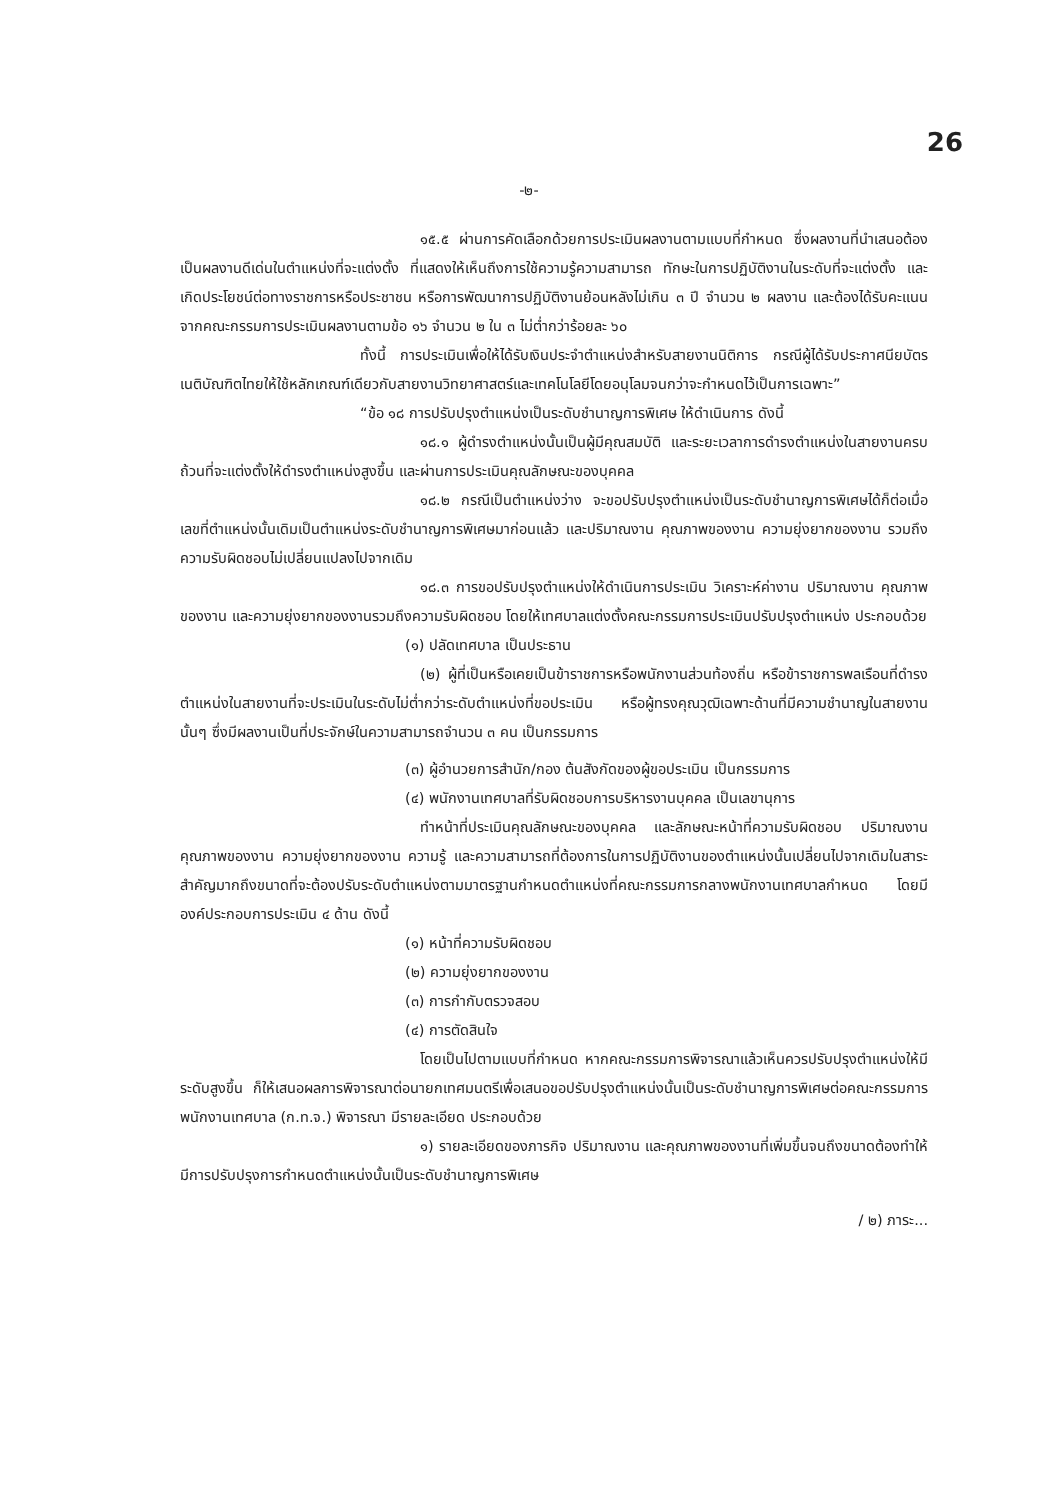26
-๒-
๑๕.๕ ผ่านการคัดเลือกด้วยการประเมินผลงานตามแบบที่กำหนด ซึ่งผลงานที่นำเสนอต้องเป็นผลงานดีเด่นในตำแหน่งที่จะแต่งตั้ง ที่แสดงให้เห็นถึงการใช้ความรู้ความสามารถ ทักษะในการปฏิบัติงานในระดับที่จะแต่งตั้ง และเกิดประโยชน์ต่อทางราชการหรือประชาชน หรือการพัฒนาการปฏิบัติงานย้อนหลังไม่เกิน ๓ ปี จำนวน ๒ ผลงาน และต้องได้รับคะแนนจากคณะกรรมการประเมินผลงานตามข้อ ๑๖ จำนวน ๒ ใน ๓ ไม่ต่ำกว่าร้อยละ ๖๐
ทั้งนี้ การประเมินเพื่อให้ได้รับเงินประจำตำแหน่งสำหรับสายงานนิติการ กรณีผู้ได้รับประกาศนียบัตรเนติบัณฑิตไทยให้ใช้หลักเกณฑ์เดียวกับสายงานวิทยาศาสตร์และเทคโนโลยีโดยอนุโลมจนกว่าจะกำหนดไว้เป็นการเฉพาะ”
“ข้อ ๑๘ การปรับปรุงตำแหน่งเป็นระดับชำนาญการพิเศษ ให้ดำเนินการ ดังนี้
๑๘.๑ ผู้ดำรงตำแหน่งนั้นเป็นผู้มีคุณสมบัติ และระยะเวลาการดำรงตำแหน่งในสายงานครบถ้วนที่จะแต่งตั้งให้ดำรงตำแหน่งสูงขึ้น และผ่านการประเมินคุณลักษณะของบุคคล
๑๘.๒ กรณีเป็นตำแหน่งว่าง จะขอปรับปรุงตำแหน่งเป็นระดับชำนาญการพิเศษได้ก็ต่อเมื่อเลขที่ตำแหน่งนั้นเดิมเป็นตำแหน่งระดับชำนาญการพิเศษมาก่อนแล้ว และปริมาณงาน คุณภาพของงาน ความยุ่งยากของงาน รวมถึงความรับผิดชอบไม่เปลี่ยนแปลงไปจากเดิม
๑๘.๓ การขอปรับปรุงตำแหน่งให้ดำเนินการประเมิน วิเคราะห์ค่างาน ปริมาณงาน คุณภาพของงาน และความยุ่งยากของงานรวมถึงความรับผิดชอบ โดยให้เทศบาลแต่งตั้งคณะกรรมการประเมินปรับปรุงตำแหน่ง ประกอบด้วย
(๑) ปลัดเทศบาล เป็นประธาน
(๒) ผู้ที่เป็นหรือเคยเป็นข้าราชการหรือพนักงานส่วนท้องถิ่น หรือข้าราชการพลเรือนที่ดำรงตำแหน่งในสายงานที่จะประเมินในระดับไม่ต่ำกว่าระดับตำแหน่งที่ขอประเมิน หรือผู้ทรงคุณวุฒิเฉพาะด้านที่มีความชำนาญในสายงานนั้นๆ ซึ่งมีผลงานเป็นที่ประจักษ์ในความสามารถจำนวน ๓ คน เป็นกรรมการ
(๓) ผู้อำนวยการสำนัก/กอง ต้นสังกัดของผู้ขอประเมิน เป็นกรรมการ
(๔) พนักงานเทศบาลที่รับผิดชอบการบริหารงานบุคคล เป็นเลขานุการ
ทำหน้าที่ประเมินคุณลักษณะของบุคคล และลักษณะหน้าที่ความรับผิดชอบ ปริมาณงาน คุณภาพของงาน ความยุ่งยากของงาน ความรู้ และความสามารถที่ต้องการในการปฏิบัติงานของตำแหน่งนั้นเปลี่ยนไปจากเดิมในสาระสำคัญมากถึงขนาดที่จะต้องปรับระดับตำแหน่งตามมาตรฐานกำหนดตำแหน่งที่คณะกรรมการกลางพนักงานเทศบาลกำหนด โดยมีองค์ประกอบการประเมิน ๔ ด้าน ดังนี้
(๑) หน้าที่ความรับผิดชอบ
(๒) ความยุ่งยากของงาน
(๓) การกำกับตรวจสอบ
(๔) การตัดสินใจ
โดยเป็นไปตามแบบที่กำหนด หากคณะกรรมการพิจารณาแล้วเห็นควรปรับปรุงตำแหน่งให้มีระดับสูงขึ้น ก็ให้เสนอผลการพิจารณาต่อนายกเทศมนตรีเพื่อเสนอขอปรับปรุงตำแหน่งนั้นเป็นระดับชำนาญการพิเศษต่อคณะกรรมการพนักงานเทศบาล (ก.ท.จ.) พิจารณา มีรายละเอียด ประกอบด้วย
๑) รายละเอียดของภารกิจ ปริมาณงาน และคุณภาพของงานที่เพิ่มขึ้นจนถึงขนาดต้องทำให้มีการปรับปรุงการกำหนดตำแหน่งนั้นเป็นระดับชำนาญการพิเศษ
/ ๒) ภาระ...